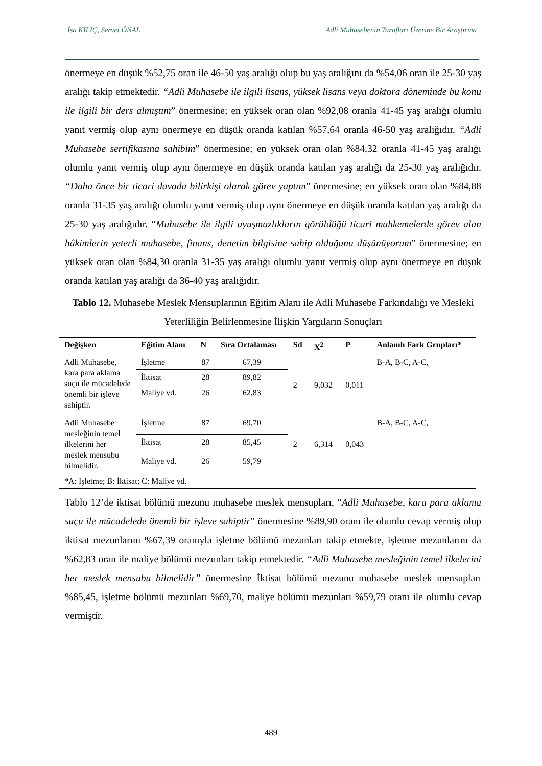İsa KILIÇ, Servet ÖNAL Adli Muhasebenin Tarafları Üzerine Bir Araştırma
önermeye en düşük %52,75 oran ile 46-50 yaş aralığı olup bu yaş aralığını da %54,06 oran ile 25-30 yaş aralığı takip etmektedir. “Adli Muhasebe ile ilgili lisans, yüksek lisans veya doktora döneminde bu konu ile ilgili bir ders almıştım” önermesine; en yüksek oran olan %92,08 oranla 41-45 yaş aralığı olumlu yanıt vermiş olup aynı önermeye en düşük oranda katılan %57,64 oranla 46-50 yaş aralığıdır. “Adli Muhasebe sertifikasına sahibim” önermesine; en yüksek oran olan %84,32 oranla 41-45 yaş aralığı olumlu yanıt vermiş olup aynı önermeye en düşük oranda katılan yaş aralığı da 25-30 yaş aralığıdır. “Daha önce bir ticari davada bilirkişi olarak görev yaptım” önermesine; en yüksek oran olan %84,88 oranla 31-35 yaş aralığı olumlu yanıt vermiş olup aynı önermeye en düşük oranda katılan yaş aralığı da 25-30 yaş aralığıdır. “Muhasebe ile ilgili uyuşmazlıkların görüldüğü ticari mahkemelerde görev alan hâkimlerin yeterli muhasebe, finans, denetim bilgisine sahip olduğunu düşünüyorum” önermesine; en yüksek oran olan %84,30 oranla 31-35 yaş aralığı olumlu yanıt vermiş olup aynı önermeye en düşük oranda katılan yaş aralığı da 36-40 yaş aralığıdır.
Tablo 12. Muhasebe Meslek Mensuplarının Eğitim Alanı ile Adli Muhasebe Farkındalığı ve Mesleki Yeterliliğin Belirlenmesine İlişkin Yargıların Sonuçları
| Değişken | Eğitim Alanı | N | Sıra Ortalaması | Sd | X<sup>2</sup> | P | Anlamlı Fark Grupları* |
| --- | --- | --- | --- | --- | --- | --- | --- |
| Adli Muhasebe, kara para aklama suçu ile mücadelede önemli bir işleve sahiptir. | İşletme | 87 | 67,39 | 2 | 9,032 | 0,011 | B-A, B-C, A-C, |
| | İktisat | 28 | 89,82 | | | | |
| | Maliye vd. | 26 | 62,83 | | | | |
| Adli Muhasebe mesleğinin temel ilkelerini her meslek mensubu bilmelidir. | İşletme | 87 | 69,70 | 2 | 6,314 | 0,043 | B-A, B-C, A-C, |
| | İktisat | 28 | 85,45 | | | | |
| | Maliye vd. | 26 | 59,79 | | | | |
| *A: İşletme; B: İktisat; C: Maliye vd. | | | | | | | |
Tablo 12’de iktisat bölümü mezunu muhasebe meslek mensupları, “Adli Muhasebe, kara para aklama suçu ile mücadelede önemli bir işleve sahiptir” önermesine %89,90 oranı ile olumlu cevap vermiş olup iktisat mezunlarını %67,39 oranıyla işletme bölümü mezunları takip etmekte, işletme mezunlarını da %62,83 oran ile maliye bölümü mezunları takip etmektedir. “Adli Muhasebe mesleğinin temel ilkelerini her meslek mensubu bilmelidir” önermesine İktisat bölümü mezunu muhasebe meslek mensupları %85,45, işletme bölümü mezunları %69,70, maliye bölümü mezunları %59,79 oranı ile olumlu cevap vermiştir.
489